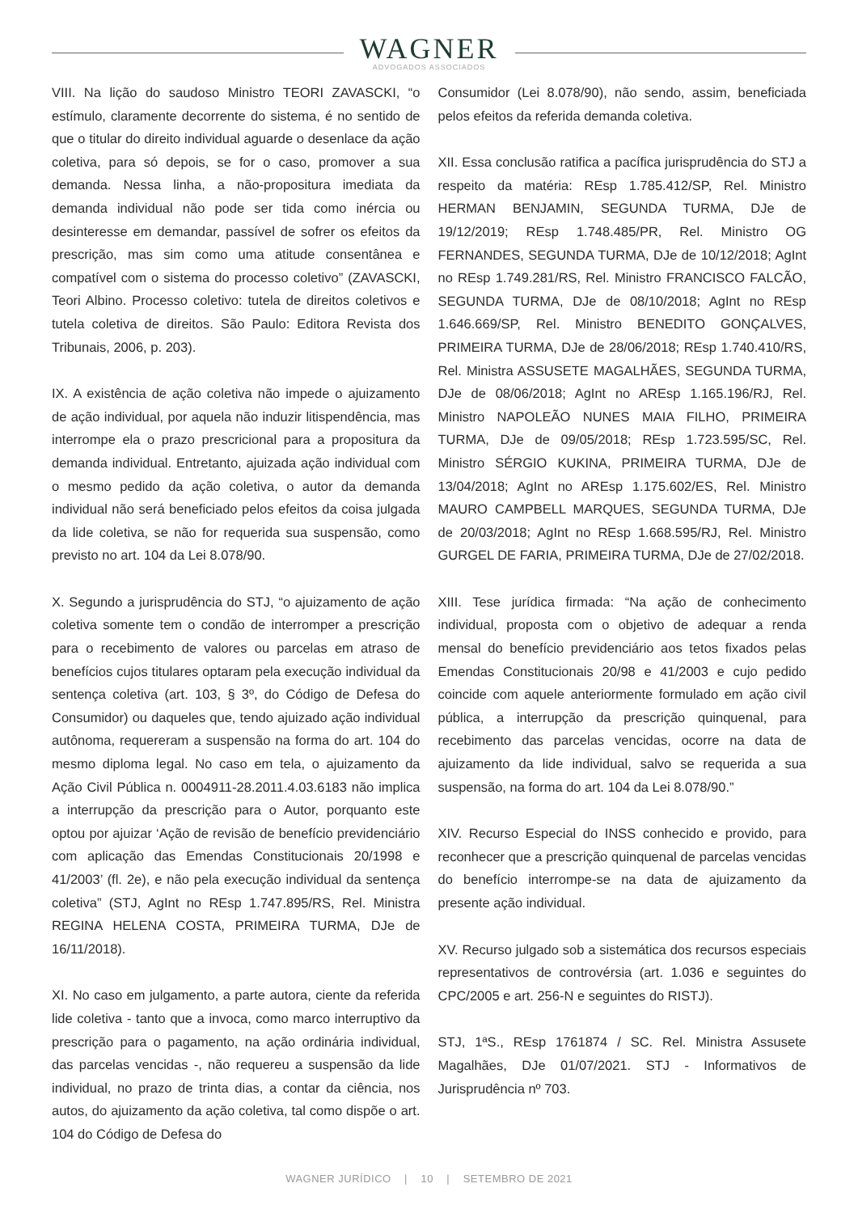WAGNER
ADVOGADOS ASSOCIADOS
VIII. Na lição do saudoso Ministro TEORI ZAVASCKI, “o estímulo, claramente decorrente do sistema, é no sentido de que o titular do direito individual aguarde o desenlace da ação coletiva, para só depois, se for o caso, promover a sua demanda. Nessa linha, a não-propositura imediata da demanda individual não pode ser tida como inércia ou desinteresse em demandar, passível de sofrer os efeitos da prescrição, mas sim como uma atitude consentânea e compatível com o sistema do processo coletivo” (ZAVASCKI, Teori Albino. Processo coletivo: tutela de direitos coletivos e tutela coletiva de direitos. São Paulo: Editora Revista dos Tribunais, 2006, p. 203).
IX. A existência de ação coletiva não impede o ajuizamento de ação individual, por aquela não induzir litispendência, mas interrompe ela o prazo prescricional para a propositura da demanda individual. Entretanto, ajuizada ação individual com o mesmo pedido da ação coletiva, o autor da demanda individual não será beneficiado pelos efeitos da coisa julgada da lide coletiva, se não for requerida sua suspensão, como previsto no art. 104 da Lei 8.078/90.
X. Segundo a jurisprudência do STJ, “o ajuizamento de ação coletiva somente tem o condão de interromper a prescrição para o recebimento de valores ou parcelas em atraso de benefícios cujos titulares optaram pela execução individual da sentença coletiva (art. 103, § 3º, do Código de Defesa do Consumidor) ou daqueles que, tendo ajuizado ação individual autônoma, requereram a suspensão na forma do art. 104 do mesmo diploma legal. No caso em tela, o ajuizamento da Ação Civil Pública n. 0004911-28.2011.4.03.6183 não implica a interrupção da prescrição para o Autor, porquanto este optou por ajuizar ‘Ação de revisão de benefício previdenciário com aplicação das Emendas Constitucionais 20/1998 e 41/2003’ (fl. 2e), e não pela execução individual da sentença coletiva” (STJ, AgInt no REsp 1.747.895/RS, Rel. Ministra REGINA HELENA COSTA, PRIMEIRA TURMA, DJe de 16/11/2018).
XI. No caso em julgamento, a parte autora, ciente da referida lide coletiva - tanto que a invoca, como marco interruptivo da prescrição para o pagamento, na ação ordinária individual, das parcelas vencidas -, não requereu a suspensão da lide individual, no prazo de trinta dias, a contar da ciência, nos autos, do ajuizamento da ação coletiva, tal como dispõe o art. 104 do Código de Defesa do
Consumidor (Lei 8.078/90), não sendo, assim, beneficiada pelos efeitos da referida demanda coletiva.
XII. Essa conclusão ratifica a pacífica jurisprudência do STJ a respeito da matéria: REsp 1.785.412/SP, Rel. Ministro HERMAN BENJAMIN, SEGUNDA TURMA, DJe de 19/12/2019; REsp 1.748.485/PR, Rel. Ministro OG FERNANDES, SEGUNDA TURMA, DJe de 10/12/2018; AgInt no REsp 1.749.281/RS, Rel. Ministro FRANCISCO FALCÃO, SEGUNDA TURMA, DJe de 08/10/2018; AgInt no REsp 1.646.669/SP, Rel. Ministro BENEDITO GONÇALVES, PRIMEIRA TURMA, DJe de 28/06/2018; REsp 1.740.410/RS, Rel. Ministra ASSUSETE MAGALHÃES, SEGUNDA TURMA, DJe de 08/06/2018; AgInt no AREsp 1.165.196/RJ, Rel. Ministro NAPOLEÃO NUNES MAIA FILHO, PRIMEIRA TURMA, DJe de 09/05/2018; REsp 1.723.595/SC, Rel. Ministro SÉRGIO KUKINA, PRIMEIRA TURMA, DJe de 13/04/2018; AgInt no AREsp 1.175.602/ES, Rel. Ministro MAURO CAMPBELL MARQUES, SEGUNDA TURMA, DJe de 20/03/2018; AgInt no REsp 1.668.595/RJ, Rel. Ministro GURGEL DE FARIA, PRIMEIRA TURMA, DJe de 27/02/2018.
XIII. Tese jurídica firmada: “Na ação de conhecimento individual, proposta com o objetivo de adequar a renda mensal do benefício previdenciário aos tetos fixados pelas Emendas Constitucionais 20/98 e 41/2003 e cujo pedido coincide com aquele anteriormente formulado em ação civil pública, a interrupção da prescrição quinquenal, para recebimento das parcelas vencidas, ocorre na data de ajuizamento da lide individual, salvo se requerida a sua suspensão, na forma do art. 104 da Lei 8.078/90.”
XIV. Recurso Especial do INSS conhecido e provido, para reconhecer que a prescrição quinquenal de parcelas vencidas do benefício interrompe-se na data de ajuizamento da presente ação individual.
XV. Recurso julgado sob a sistemática dos recursos especiais representativos de controvérsia (art. 1.036 e seguintes do CPC/2005 e art. 256-N e seguintes do RISTJ).
STJ, 1ªS., REsp 1761874 / SC. Rel. Ministra Assusete Magalhães, DJe 01/07/2021. STJ - Informativos de Jurisprudência nº 703.
WAGNER JURÍDICO | 10 | SETEMBRO DE 2021